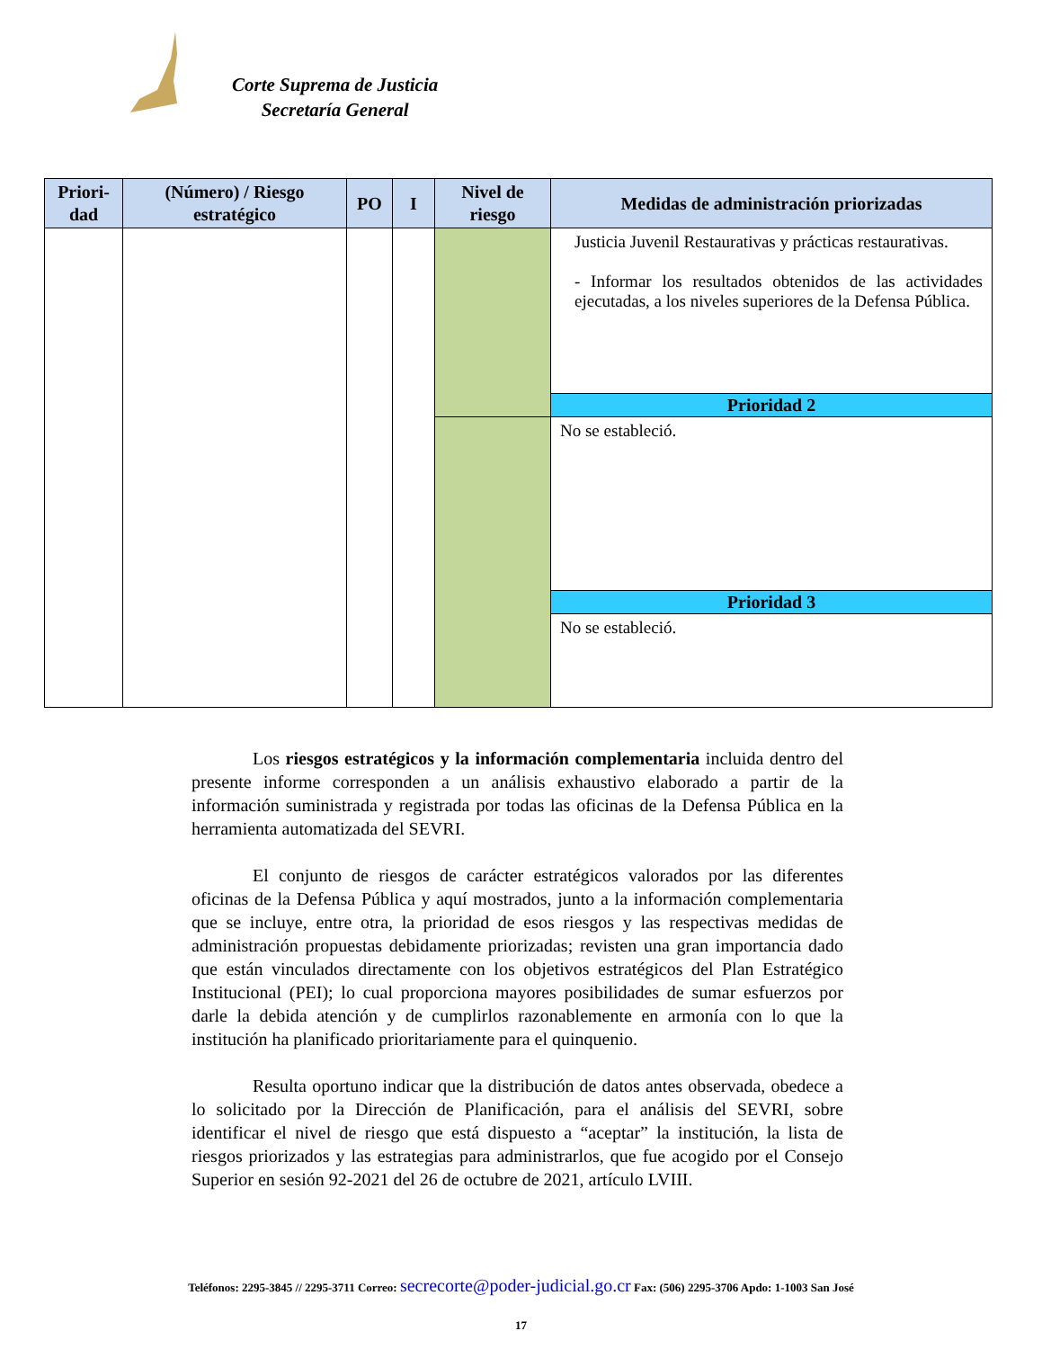Corte Suprema de Justicia
Secretaría General
| Priori- dad | (Número) / Riesgo estratégico | PO | I | Nivel de riesgo | Medidas de administración priorizadas |
| --- | --- | --- | --- | --- | --- |
| | | | | | Justicia Juvenil Restaurativas y prácticas restaurativas. - Informar los resultados obtenidos de las actividades ejecutadas, a los niveles superiores de la Defensa Pública. |
| | | | | | Prioridad 2 |
| | | | | | No se estableció. |
| | | | | | Prioridad 3 |
| | | | | | No se estableció. |
Los riesgos estratégicos y la información complementaria incluida dentro del presente informe corresponden a un análisis exhaustivo elaborado a partir de la información suministrada y registrada por todas las oficinas de la Defensa Pública en la herramienta automatizada del SEVRI.
El conjunto de riesgos de carácter estratégicos valorados por las diferentes oficinas de la Defensa Pública y aquí mostrados, junto a la información complementaria que se incluye, entre otra, la prioridad de esos riesgos y las respectivas medidas de administración propuestas debidamente priorizadas; revisten una gran importancia dado que están vinculados directamente con los objetivos estratégicos del Plan Estratégico Institucional (PEI); lo cual proporciona mayores posibilidades de sumar esfuerzos por darle la debida atención y de cumplirlos razonablemente en armonía con lo que la institución ha planificado prioritariamente para el quinquenio.
Resulta oportuno indicar que la distribución de datos antes observada, obedece a lo solicitado por la Dirección de Planificación, para el análisis del SEVRI, sobre identificar el nivel de riesgo que está dispuesto a “aceptar” la institución, la lista de riesgos priorizados y las estrategias para administrarlos, que fue acogido por el Consejo Superior en sesión 92-2021 del 26 de octubre de 2021, artículo LVIII.
Teléfonos: 2295-3845 // 2295-3711 Correo: secrecorte@poder-judicial.go.cr Fax: (506) 2295-3706 Apdo: 1-1003 San José
17